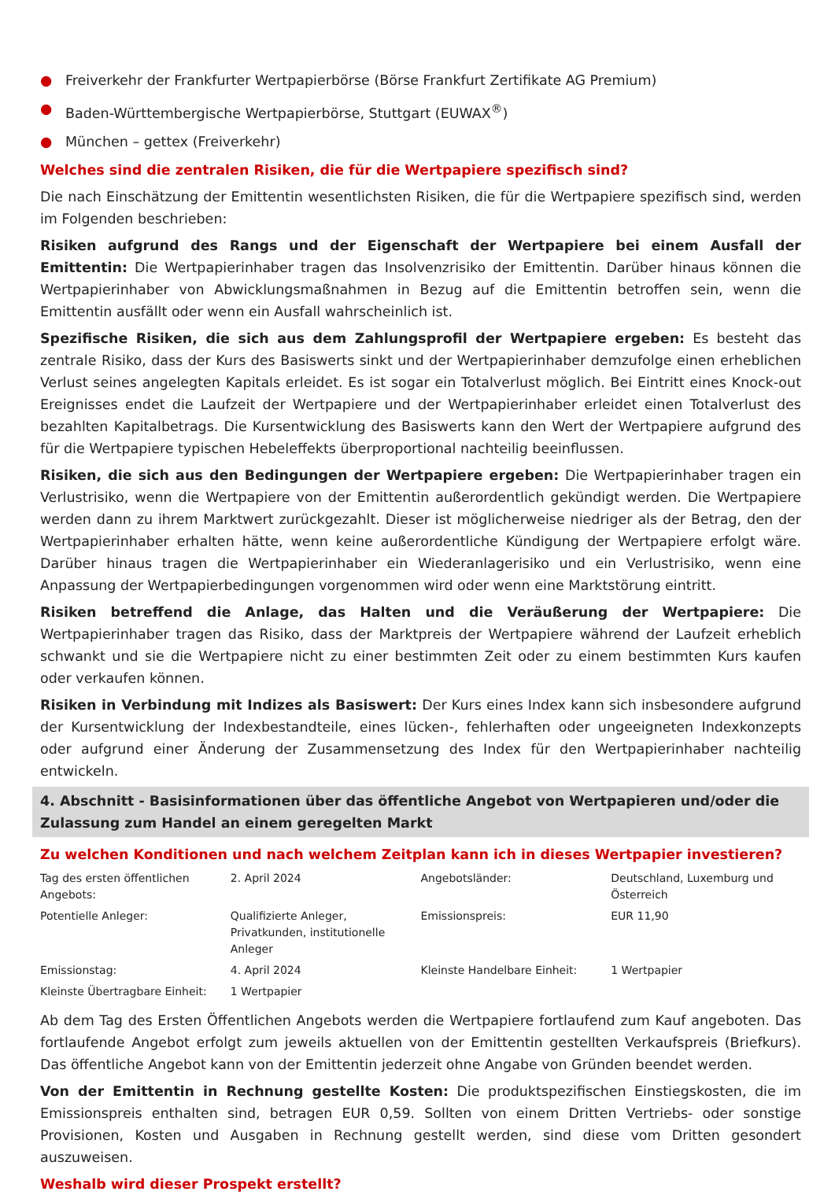● Freiverkehr der Frankfurter Wertpapierbörse (Börse Frankfurt Zertifikate AG Premium)
● Baden-Württembergische Wertpapierbörse, Stuttgart (EUWAX<sup>®</sup>)
● München – gettex (Freiverkehr)
Welches sind die zentralen Risiken, die für die Wertpapiere spezifisch sind?
Die nach Einschätzung der Emittentin wesentlichsten Risiken, die für die Wertpapiere spezifisch sind, werden im Folgenden beschrieben:
Risiken aufgrund des Rangs und der Eigenschaft der Wertpapiere bei einem Ausfall der Emittentin: Die Wertpapierinhaber tragen das Insolvenzrisiko der Emittentin. Darüber hinaus können die Wertpapierinhaber von Abwicklungsmaßnahmen in Bezug auf die Emittentin betroffen sein, wenn die Emittentin ausfällt oder wenn ein Ausfall wahrscheinlich ist.
Spezifische Risiken, die sich aus dem Zahlungsprofil der Wertpapiere ergeben: Es besteht das zentrale Risiko, dass der Kurs des Basiswerts sinkt und der Wertpapierinhaber demzufolge einen erheblichen Verlust seines angelegten Kapitals erleidet. Es ist sogar ein Totalverlust möglich. Bei Eintritt eines Knock-out Ereignisses endet die Laufzeit der Wertpapiere und der Wertpapierinhaber erleidet einen Totalverlust des bezahlten Kapitalbetrags. Die Kursentwicklung des Basiswerts kann den Wert der Wertpapiere aufgrund des für die Wertpapiere typischen Hebeleffekts überproportional nachteilig beeinflussen.
Risiken, die sich aus den Bedingungen der Wertpapiere ergeben: Die Wertpapierinhaber tragen ein Verlustrisiko, wenn die Wertpapiere von der Emittentin außerordentlich gekündigt werden. Die Wertpapiere werden dann zu ihrem Marktwert zurückgezahlt. Dieser ist möglicherweise niedriger als der Betrag, den der Wertpapierinhaber erhalten hätte, wenn keine außerordentliche Kündigung der Wertpapiere erfolgt wäre. Darüber hinaus tragen die Wertpapierinhaber ein Wiederanlagerisiko und ein Verlustrisiko, wenn eine Anpassung der Wertpapierbedingungen vorgenommen wird oder wenn eine Marktstörung eintritt.
Risiken betreffend die Anlage, das Halten und die Veräußerung der Wertpapiere: Die Wertpapierinhaber tragen das Risiko, dass der Marktpreis der Wertpapiere während der Laufzeit erheblich schwankt und sie die Wertpapiere nicht zu einer bestimmten Zeit oder zu einem bestimmten Kurs kaufen oder verkaufen können.
Risiken in Verbindung mit Indizes als Basiswert: Der Kurs eines Index kann sich insbesondere aufgrund der Kursentwicklung der Indexbestandteile, eines lücken-, fehlerhaften oder ungeeigneten Indexkonzepts oder aufgrund einer Änderung der Zusammensetzung des Index für den Wertpapierinhaber nachteilig entwickeln.
4. Abschnitt - Basisinformationen über das öffentliche Angebot von Wertpapieren und/oder die Zulassung zum Handel an einem geregelten Markt
Zu welchen Konditionen und nach welchem Zeitplan kann ich in dieses Wertpapier investieren?
| Tag des ersten öffentlichen Angebots: | 2. April 2024 | Angebotsländer: | Deutschland, Luxemburg und Österreich |
| Potentielle Anleger: | Qualifizierte Anleger, Privatkunden, institutionelle Anleger | Emissionspreis: | EUR 11,90 |
| Emissionstag: | 4. April 2024 | Kleinste Handelbare Einheit: | 1 Wertpapier |
| Kleinste Übertragbare Einheit: | 1 Wertpapier | | |
Ab dem Tag des Ersten Öffentlichen Angebots werden die Wertpapiere fortlaufend zum Kauf angeboten. Das fortlaufende Angebot erfolgt zum jeweils aktuellen von der Emittentin gestellten Verkaufspreis (Briefkurs). Das öffentliche Angebot kann von der Emittentin jederzeit ohne Angabe von Gründen beendet werden.
Von der Emittentin in Rechnung gestellte Kosten: Die produktspezifischen Einstiegskosten, die im Emissionspreis enthalten sind, betragen EUR 0,59. Sollten von einem Dritten Vertriebs- oder sonstige Provisionen, Kosten und Ausgaben in Rechnung gestellt werden, sind diese vom Dritten gesondert auszuweisen.
Weshalb wird dieser Prospekt erstellt?